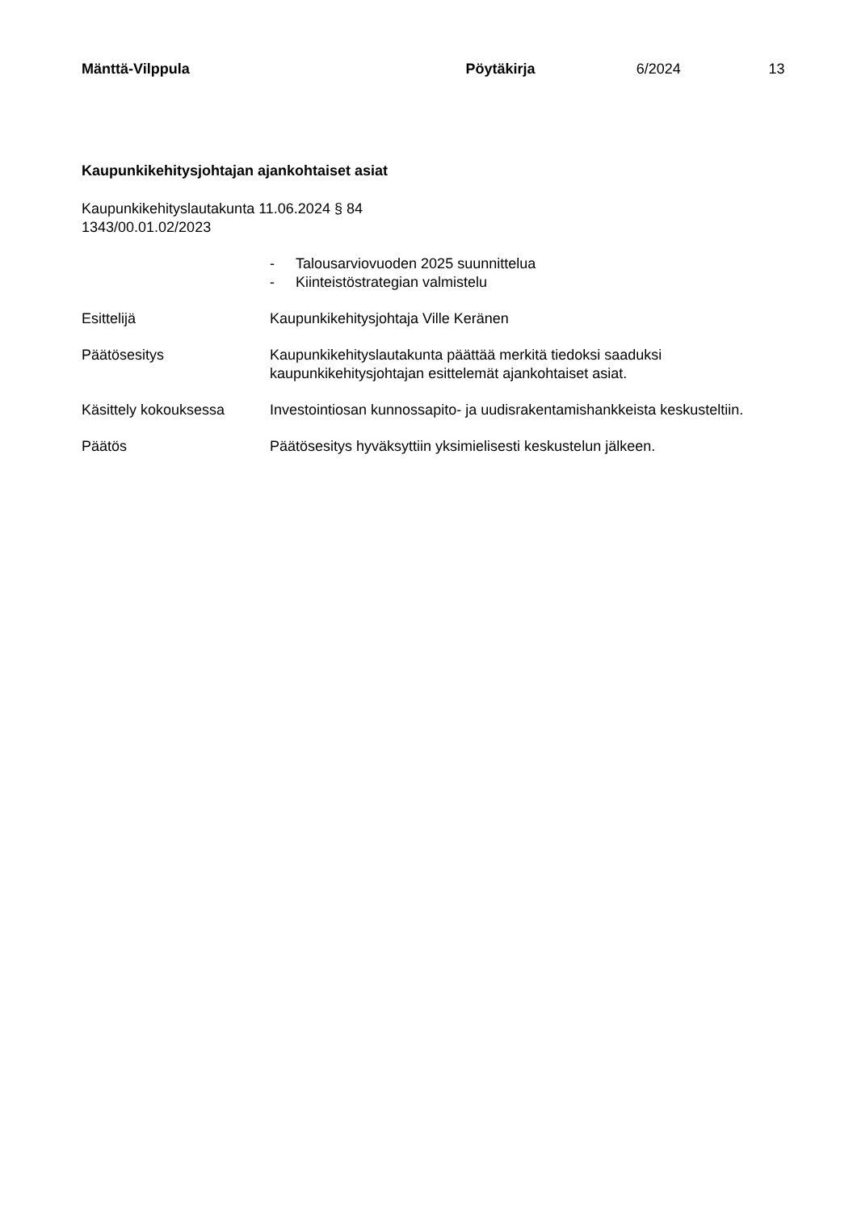Mänttä-Vilppula Pöytäkirja 6/2024 13
Kaupunkikehitysjohtajan ajankohtaiset asiat
Kaupunkikehityslautakunta 11.06.2024 § 84
1343/00.01.02/2023
- Talousarviovuoden 2025 suunnittelua
- Kiinteistöstrategian valmistelu
Esittelijä Kaupunkikehitysjohtaja Ville Keränen
Päätösesitys Kaupunkikehityslautakunta päättää merkitä tiedoksi saaduksi kaupunkikehitysjohtajan esittelemät ajankohtaiset asiat.
Käsittely kokouksessa Investointiosan kunnossapito- ja uudisrakentamishankkeista keskusteltiin.
Päätös Päätösesitys hyväksyttiin yksimielisesti keskustelun jälkeen.